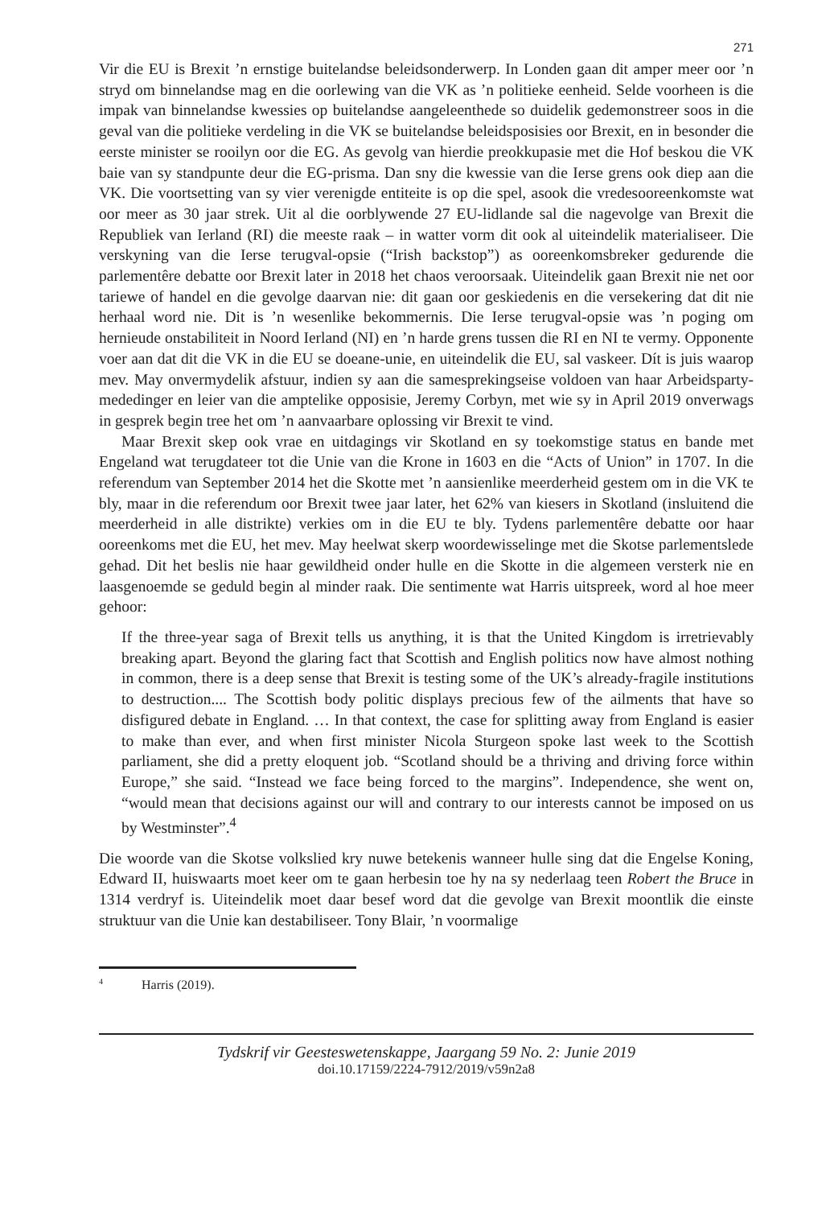271
Vir die EU is Brexit ’n ernstige buitelandse beleidsonderwerp. In Londen gaan dit amper meer oor ’n stryd om binnelandse mag en die oorlewing van die VK as ’n politieke eenheid. Selde voorheen is die impak van binnelandse kwessies op buitelandse aangeleenthede so duidelik gedemonstreer soos in die geval van die politieke verdeling in die VK se buitelandse beleidsposisies oor Brexit, en in besonder die eerste minister se rooilyn oor die EG. As gevolg van hierdie preokkupasie met die Hof beskou die VK baie van sy standpunte deur die EG-prisma. Dan sny die kwessie van die Ierse grens ook diep aan die VK. Die voortsetting van sy vier verenigde entiteite is op die spel, asook die vredesooreenkomste wat oor meer as 30 jaar strek. Uit al die oorblywende 27 EU-lidlande sal die nagevolge van Brexit die Republiek van Ierland (RI) die meeste raak – in watter vorm dit ook al uiteindelik materialiseer. Die verskyning van die Ierse terugval-opsie (“Irish backstop”) as ooreenkomsbreker gedurende die parlementêre debatte oor Brexit later in 2018 het chaos veroorsaak. Uiteindelik gaan Brexit nie net oor tariewe of handel en die gevolge daarvan nie: dit gaan oor geskiedenis en die versekering dat dit nie herhaal word nie. Dit is ’n wesenlike bekommernis. Die Ierse terugval-opsie was ’n poging om hernieude onstabiliteit in Noord Ierland (NI) en ’n harde grens tussen die RI en NI te vermy. Opponente voer aan dat dit die VK in die EU se doeane-unie, en uiteindelik die EU, sal vaskeer. Dít is juis waarop mev. May onvermydelik afstuur, indien sy aan die samesprekingseise voldoen van haar Arbeidsparty-mededinger en leier van die amptelike opposisie, Jeremy Corbyn, met wie sy in April 2019 onverwags in gesprek begin tree het om ’n aanvaarbare oplossing vir Brexit te vind.
Maar Brexit skep ook vrae en uitdagings vir Skotland en sy toekomstige status en bande met Engeland wat terugdateer tot die Unie van die Krone in 1603 en die “Acts of Union” in 1707. In die referendum van September 2014 het die Skotte met ’n aansienlike meerderheid gestem om in die VK te bly, maar in die referendum oor Brexit twee jaar later, het 62% van kiesers in Skotland (insluitend die meerderheid in alle distrikte) verkies om in die EU te bly. Tydens parlementêre debatte oor haar ooreenkoms met die EU, het mev. May heelwat skerp woordewisselinge met die Skotse parlementslede gehad. Dit het beslis nie haar gewildheid onder hulle en die Skotte in die algemeen versterk nie en laasgenoemde se geduld begin al minder raak. Die sentimente wat Harris uitspreek, word al hoe meer gehoor:
If the three-year saga of Brexit tells us anything, it is that the United Kingdom is irretrievably breaking apart. Beyond the glaring fact that Scottish and English politics now have almost nothing in common, there is a deep sense that Brexit is testing some of the UK’s already-fragile institutions to destruction.... The Scottish body politic displays precious few of the ailments that have so disfigured debate in England. … In that context, the case for splitting away from England is easier to make than ever, and when first minister Nicola Sturgeon spoke last week to the Scottish parliament, she did a pretty eloquent job. “Scotland should be a thriving and driving force within Europe,” she said. “Instead we face being forced to the margins”. Independence, she went on, “would mean that decisions against our will and contrary to our interests cannot be imposed on us by Westminster”.<sup>4</sup>
Die woorde van die Skotse volkslied kry nuwe betekenis wanneer hulle sing dat die Engelse Koning, Edward II, huiswaarts moet keer om te gaan herbesin toe hy na sy nederlaag teen Robert the Bruce in 1314 verdryf is. Uiteindelik moet daar besef word dat die gevolge van Brexit moontlik die einste struktuur van die Unie kan destabiliseer. Tony Blair, ’n voormalige
<sup>4</sup> Harris (2019).
Tydskrif vir Geesteswetenskappe, Jaargang 59 No. 2: Junie 2019
doi.10.17159/2224-7912/2019/v59n2a8